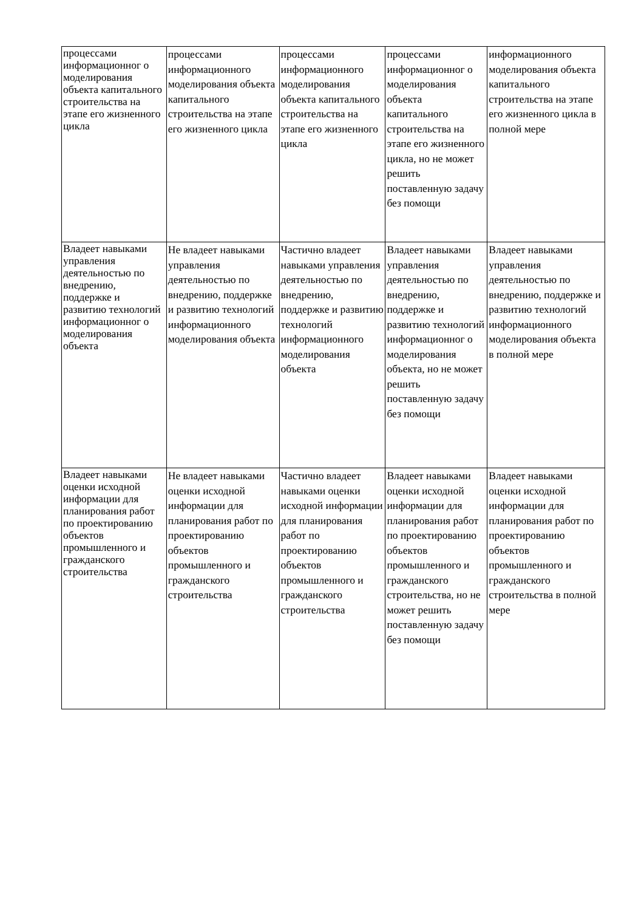| процессами информационног о моделирования объекта капитального строительства на этапе его жизненного цикла | процессами информационного моделирования объекта капитального строительства на этапе его жизненного цикла | процессами информационного моделирования объекта капитального строительства на этапе его жизненного цикла | процессами информационног о моделирования объекта капитального строительства на этапе его жизненного цикла, но не может решить поставленную задачу без помощи | информационного моделирования объекта капитального строительства на этапе его жизненного цикла в полной мере |
| Владеет навыками управления деятельностью по внедрению, поддержке и развитию технологий информационног о моделирования объекта | Не владеет навыками управления деятельностью по внедрению, поддержке и развитию технологий информационного моделирования объекта | Частично владеет навыками управления деятельностью по внедрению, поддержке и развитию технологий информационного моделирования объекта | Владеет навыками управления деятельностью по внедрению, поддержке и развитию технологий информационног о моделирования объекта, но не может решить поставленную задачу без помощи | Владеет навыками управления деятельностью по внедрению, поддержке и развитию технологий информационного моделирования объекта в полной мере |
| Владеет навыками оценки исходной информации для планирования работ по проектированию объектов промышленного и гражданского строительства | Не владеет навыками оценки исходной информации для планирования работ по проектированию объектов промышленного и гражданского строительства | Частично владеет навыками оценки исходной информации для планирования работ по проектированию объектов промышленного и гражданского строительства | Владеет навыками оценки исходной информации для планирования работ по проектированию объектов промышленного и гражданского строительства, но не может решить поставленную задачу без помощи | Владеет навыками оценки исходной информации для планирования работ по проектированию объектов промышленного и гражданского строительства в полной мере |